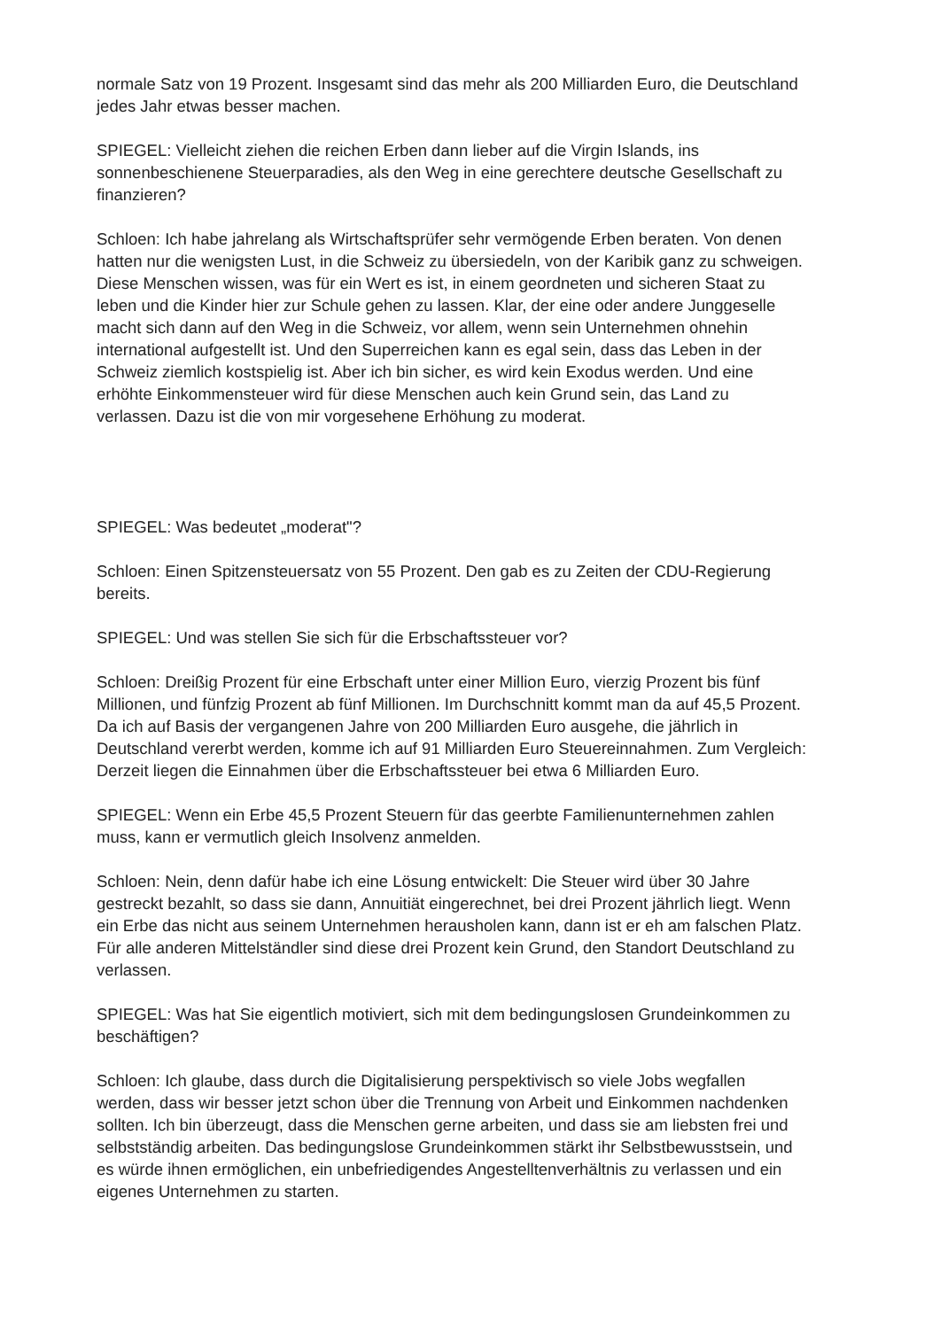normale Satz von 19 Prozent. Insgesamt sind das mehr als 200 Milliarden Euro, die Deutschland jedes Jahr etwas besser machen.
SPIEGEL: Vielleicht ziehen die reichen Erben dann lieber auf die Virgin Islands, ins sonnenbeschienene Steuerparadies, als den Weg in eine gerechtere deutsche Gesellschaft zu finanzieren?
Schloen: Ich habe jahrelang als Wirtschaftsprüfer sehr vermögende Erben beraten. Von denen hatten nur die wenigsten Lust, in die Schweiz zu übersiedeln, von der Karibik ganz zu schweigen. Diese Menschen wissen, was für ein Wert es ist, in einem geordneten und sicheren Staat zu leben und die Kinder hier zur Schule gehen zu lassen. Klar, der eine oder andere Junggeselle macht sich dann auf den Weg in die Schweiz, vor allem, wenn sein Unternehmen ohnehin international aufgestellt ist. Und den Superreichen kann es egal sein, dass das Leben in der Schweiz ziemlich kostspielig ist. Aber ich bin sicher, es wird kein Exodus werden. Und eine erhöhte Einkommensteuer wird für diese Menschen auch kein Grund sein, das Land zu verlassen. Dazu ist die von mir vorgesehene Erhöhung zu moderat.
SPIEGEL: Was bedeutet „moderat"?
Schloen: Einen Spitzensteuersatz von 55 Prozent. Den gab es zu Zeiten der CDU-Regierung bereits.
SPIEGEL: Und was stellen Sie sich für die Erbschaftssteuer vor?
Schloen: Dreißig Prozent für eine Erbschaft unter einer Million Euro, vierzig Prozent bis fünf Millionen, und fünfzig Prozent ab fünf Millionen. Im Durchschnitt kommt man da auf 45,5 Prozent. Da ich auf Basis der vergangenen Jahre von 200 Milliarden Euro ausgehe, die jährlich in Deutschland vererbt werden, komme ich auf 91 Milliarden Euro Steuereinnahmen. Zum Vergleich: Derzeit liegen die Einnahmen über die Erbschaftssteuer bei etwa 6 Milliarden Euro.
SPIEGEL: Wenn ein Erbe 45,5 Prozent Steuern für das geerbte Familienunternehmen zahlen muss, kann er vermutlich gleich Insolvenz anmelden.
Schloen: Nein, denn dafür habe ich eine Lösung entwickelt: Die Steuer wird über 30 Jahre gestreckt bezahlt, so dass sie dann, Annuitiät eingerechnet, bei drei Prozent jährlich liegt. Wenn ein Erbe das nicht aus seinem Unternehmen herausholen kann, dann ist er eh am falschen Platz. Für alle anderen Mittelständler sind diese drei Prozent kein Grund, den Standort Deutschland zu verlassen.
SPIEGEL: Was hat Sie eigentlich motiviert, sich mit dem bedingungslosen Grundeinkommen zu beschäftigen?
Schloen: Ich glaube, dass durch die Digitalisierung perspektivisch so viele Jobs wegfallen werden, dass wir besser jetzt schon über die Trennung von Arbeit und Einkommen nachdenken sollten. Ich bin überzeugt, dass die Menschen gerne arbeiten, und dass sie am liebsten frei und selbstständig arbeiten. Das bedingungslose Grundeinkommen stärkt ihr Selbstbewusstsein, und es würde ihnen ermöglichen, ein unbefriedigendes Angestelltenverhältnis zu verlassen und ein eigenes Unternehmen zu starten.